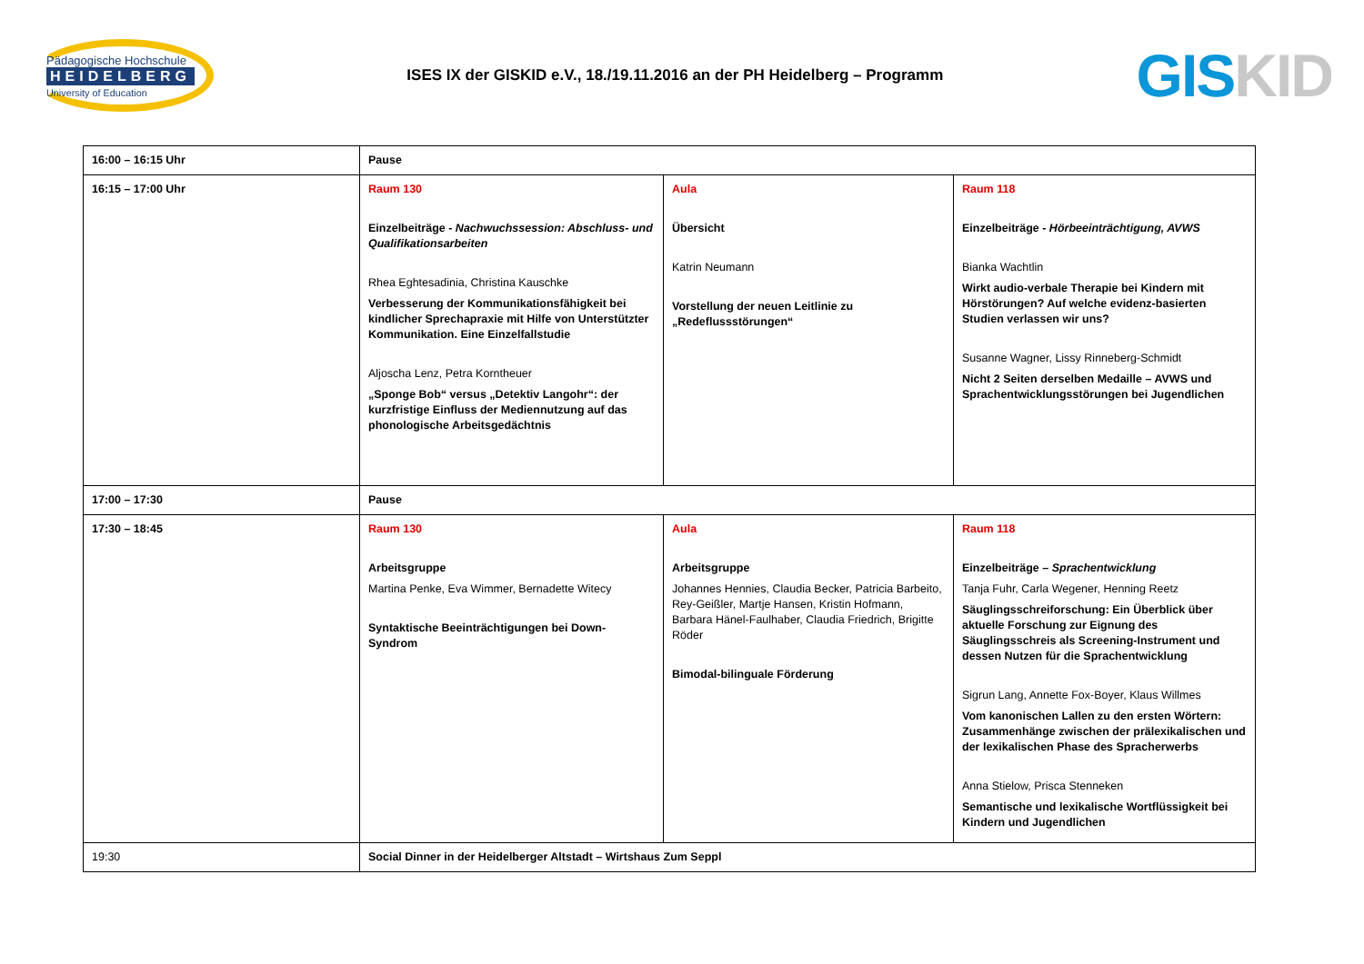Pädagogische Hochschule
HEIDELBERG
University of Education
ISES IX der GISKID e.V., 18./19.11.2016 an der PH Heidelberg – Programm
GISKID
| 16:00 – 16:15 Uhr | Pause | | |
| 16:15 – 17:00 Uhr | Raum 130 Einzelbeiträge - Nachwuchssession: Abschluss- und Qualifikationsarbeiten Rhea Eghtesadinia, Christina Kauschke Verbesserung der Kommunikationsfähigkeit bei kindlicher Sprechapraxie mit Hilfe von Unterstützter Kommunikation. Eine Einzelfallstudie Aljoscha Lenz, Petra Korntheuer „Sponge Bob“ versus „Detektiv Langohr“: der kurzfristige Einfluss der Mediennutzung auf das phonologische Arbeitsgedächtnis | Aula Übersicht Katrin Neumann Vorstellung der neuen Leitlinie zu „Redeflussstörungen“ | Raum 118 Einzelbeiträge - Hörbeeinträchtigung, AVWS Bianka Wachtlin Wirkt audio-verbale Therapie bei Kindern mit Hörstörungen? Auf welche evidenz-basierten Studien verlassen wir uns? Susanne Wagner, Lissy Rinneberg-Schmidt Nicht 2 Seiten derselben Medaille – AVWS und Sprachentwicklungsstörungen bei Jugendlichen |
| 17:00 – 17:30 | Pause | | |
| 17:30 – 18:45 | Raum 130 Arbeitsgruppe Martina Penke, Eva Wimmer, Bernadette Witecy Syntaktische Beeinträchtigungen bei Down-Syndrom | Aula Arbeitsgruppe Johannes Hennies, Claudia Becker, Patricia Barbeito, Rey-Geißler, Martje Hansen, Kristin Hofmann, Barbara Hänel-Faulhaber, Claudia Friedrich, Brigitte Röder Bimodal-bilinguale Förderung | Raum 118 Einzelbeiträge – Sprachentwicklung Tanja Fuhr, Carla Wegener, Henning Reetz Säuglingsschreiforschung: Ein Überblick über aktuelle Forschung zur Eignung des Säuglingsschreis als Screening-Instrument und dessen Nutzen für die Sprachentwicklung Sigrun Lang, Annette Fox-Boyer, Klaus Willmes Vom kanonischen Lallen zu den ersten Wörtern: Zusammenhänge zwischen der prälexikalischen und der lexikalischen Phase des Spracherwerbs Anna Stielow, Prisca Stenneken Semantische und lexikalische Wortflüssigkeit bei Kindern und Jugendlichen |
| 19:30 | Social Dinner in der Heidelberger Altstadt – Wirtshaus Zum Seppl | | |